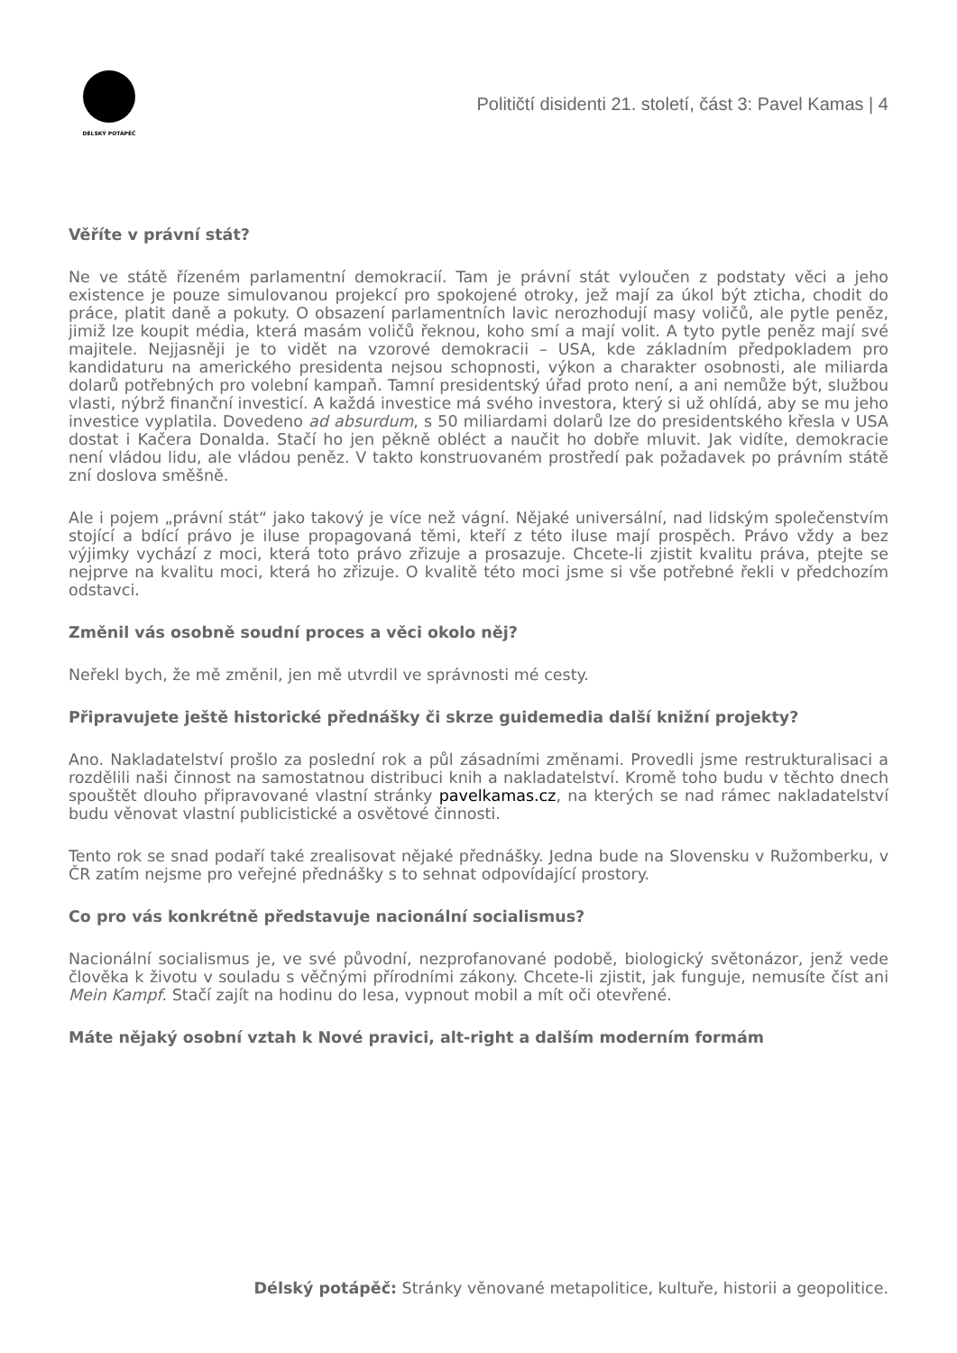DÉLSKÝ POTÁPĚČ
Političtí disidenti 21. století, část 3: Pavel Kamas | 4
Věříte v právní stát?
Ne ve státě řízeném parlamentní demokracií. Tam je právní stát vyloučen z podstaty věci a jeho existence je pouze simulovanou projekcí pro spokojené otroky, jež mají za úkol být zticha, chodit do práce, platit daně a pokuty. O obsazení parlamentních lavic nerozhodují masy voličů, ale pytle peněz, jimiž lze koupit média, která masám voličů řeknou, koho smí a mají volit. A tyto pytle peněz mají své majitele. Nejjasněji je to vidět na vzorové demokracii – USA, kde základním předpokladem pro kandidaturu na amerického presidenta nejsou schopnosti, výkon a charakter osobnosti, ale miliarda dolarů potřebných pro volební kampaň. Tamní presidentský úřad proto není, a ani nemůže být, službou vlasti, nýbrž finanční investicí. A každá investice má svého investora, který si už ohlídá, aby se mu jeho investice vyplatila. Dovedeno ad absurdum, s 50 miliardami dolarů lze do presidentského křesla v USA dostat i Kačera Donalda. Stačí ho jen pěkně obléct a naučit ho dobře mluvit. Jak vidíte, demokracie není vládou lidu, ale vládou peněz. V takto konstruovaném prostředí pak požadavek po právním státě zní doslova směšně.
Ale i pojem „právní stát“ jako takový je více než vágní. Nějaké universální, nad lidským společenstvím stojící a bdící právo je iluse propagovaná těmi, kteří z této iluse mají prospěch. Právo vždy a bez výjimky vychází z moci, která toto právo zřizuje a prosazuje. Chcete-li zjistit kvalitu práva, ptejte se nejprve na kvalitu moci, která ho zřizuje. O kvalitě této moci jsme si vše potřebné řekli v předchozím odstavci.
Změnil vás osobně soudní proces a věci okolo něj?
Neřekl bych, že mě změnil, jen mě utvrdil ve správnosti mé cesty.
Připravujete ještě historické přednášky či skrze guidemedia další knižní projekty?
Ano. Nakladatelství prošlo za poslední rok a půl zásadními změnami. Provedli jsme restrukturalisaci a rozdělili naši činnost na samostatnou distribuci knih a nakladatelství. Kromě toho budu v těchto dnech spouštět dlouho připravované vlastní stránky pavelkamas.cz, na kterých se nad rámec nakladatelství budu věnovat vlastní publicistické a osvětové činnosti.
Tento rok se snad podaří také zrealisovat nějaké přednášky. Jedna bude na Slovensku v Ružomberku, v ČR zatím nejsme pro veřejné přednášky s to sehnat odpovídající prostory.
Co pro vás konkrétně představuje nacionální socialismus?
Nacionální socialismus je, ve své původní, nezprofanované podobě, biologický světonázor, jenž vede člověka k životu v souladu s věčnými přírodními zákony. Chcete-li zjistit, jak funguje, nemusíte číst ani Mein Kampf. Stačí zajít na hodinu do lesa, vypnout mobil a mít oči otevřené.
Máte nějaký osobní vztah k Nové pravici, alt-right a dalším moderním formám
Délský potápěč: Stránky věnované metapolitice, kultuře, historii a geopolitice.